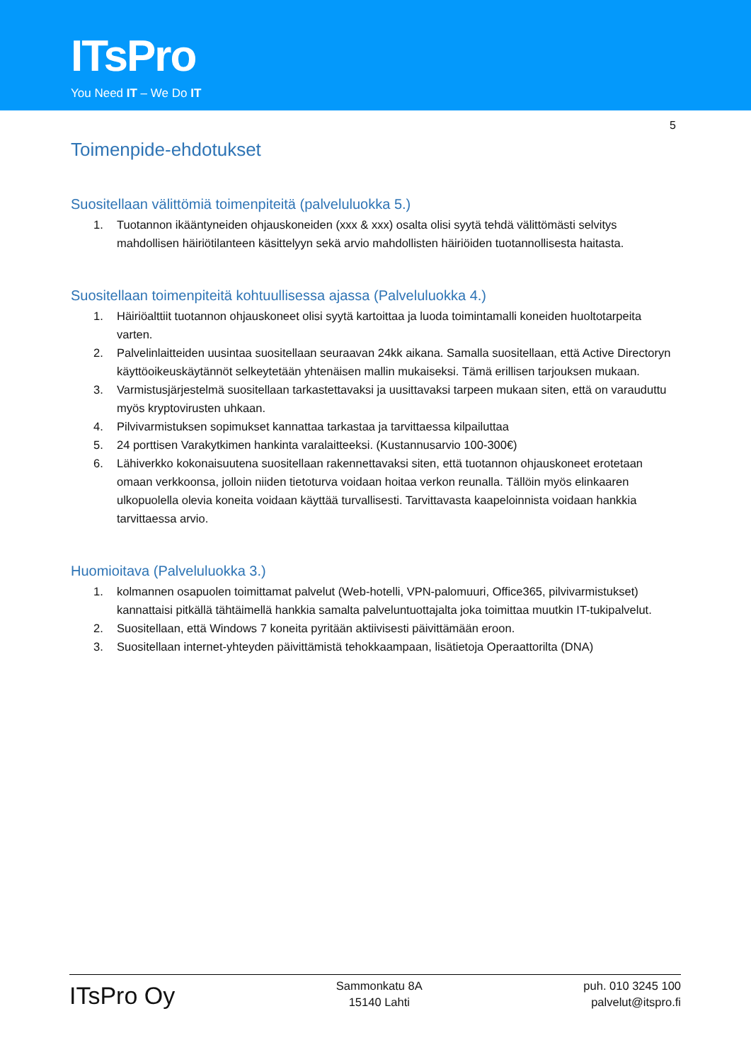ITsPro
You Need IT – We Do IT
5
Toimenpide-ehdotukset
Suositellaan välittömiä toimenpiteitä (palveluluokka 5.)
1. Tuotannon ikääntyneiden ohjauskoneiden (xxx & xxx) osalta olisi syytä tehdä välittömästi selvitys mahdollisen häiriötilanteen käsittelyyn sekä arvio mahdollisten häiriöiden tuotannollisesta haitasta.
Suositellaan toimenpiteitä kohtuullisessa ajassa (Palveluluokka 4.)
1. Häiriöalttiit tuotannon ohjauskoneet olisi syytä kartoittaa ja luoda toimintamalli koneiden huoltotarpeita varten.
2. Palvelinlaitteiden uusintaa suositellaan seuraavan 24kk aikana. Samalla suositellaan, että Active Directoryn käyttöoikeuskäytännöt selkeytetään yhtenäisen mallin mukaiseksi. Tämä erillisen tarjouksen mukaan.
3. Varmistusjärjestelmä suositellaan tarkastettavaksi ja uusittavaksi tarpeen mukaan siten, että on varauduttu myös kryptovirusten uhkaan.
4. Pilvivarmistuksen sopimukset kannattaa tarkastaa ja tarvittaessa kilpailuttaa
5. 24 porttisen Varakytkimen hankinta varalaitteeksi. (Kustannusarvio 100-300€)
6. Lähiverkko kokonaisuutena suositellaan rakennettavaksi siten, että tuotannon ohjauskoneet erotetaan omaan verkkoonsa, jolloin niiden tietoturva voidaan hoitaa verkon reunalla. Tällöin myös elinkaaren ulkopuolella olevia koneita voidaan käyttää turvallisesti. Tarvittavasta kaapeloinnista voidaan hankkia tarvittaessa arvio.
Huomioitava (Palveluluokka 3.)
1. kolmannen osapuolen toimittamat palvelut (Web-hotelli, VPN-palomuuri, Office365, pilvivarmistukset) kannattaisi pitkällä tähtäimellä hankkia samalta palveluntuottajalta joka toimittaa muutkin IT-tukipalvelut.
2. Suositellaan, että Windows 7 koneita pyritään aktiivisesti päivittämään eroon.
3. Suositellaan internet-yhteyden päivittämistä tehokkaampaan, lisätietoja Operaattorilta (DNA)
ITsPro Oy
Sammonkatu 8A
15140 Lahti
puh. 010 3245 100
palvelut@itspro.fi